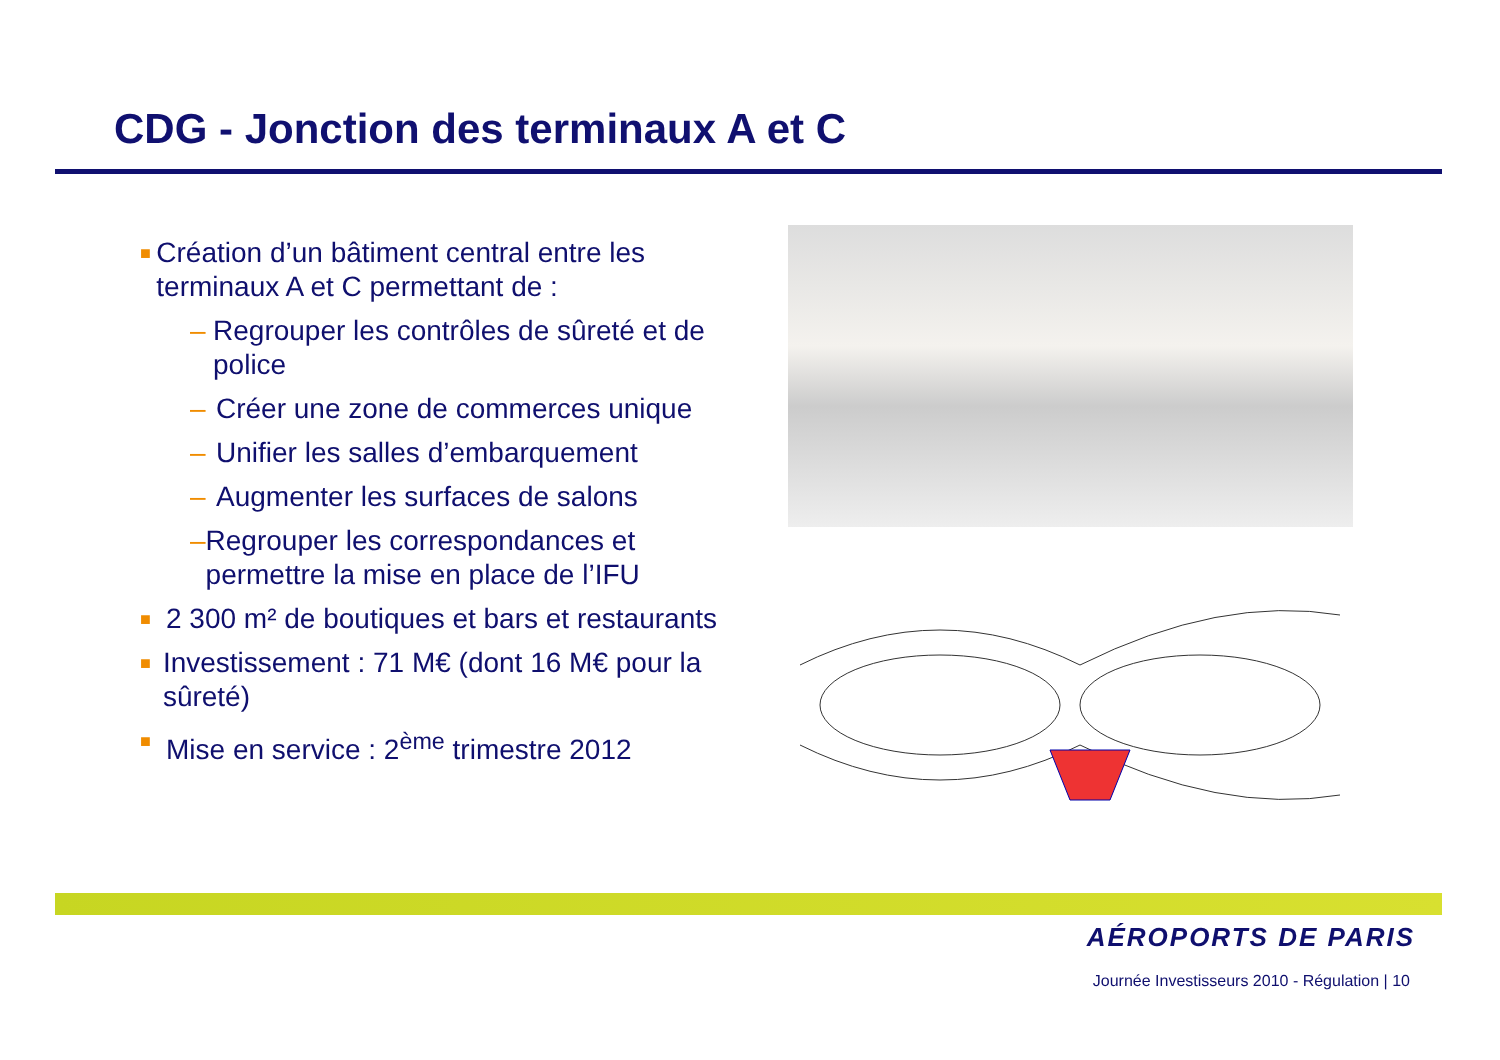CDG - Jonction des terminaux A et C
■ Création d’un bâtiment central entre les terminaux A et C permettant de :
– Regrouper les contrôles de sûreté et de police
– Créer une zone de commerces unique
– Unifier les salles d’embarquement
– Augmenter les surfaces de salons
– Regrouper les correspondances et permettre la mise en place de l’IFU
■ 2 300 m² de boutiques et bars et restaurants
■ Investissement : 71 M€ (dont 16 M€ pour la sûreté)
■ Mise en service : 2<sup>ème</sup> trimestre 2012
AÉROPORTS DE PARIS
Journée Investisseurs 2010 - Régulation | 10